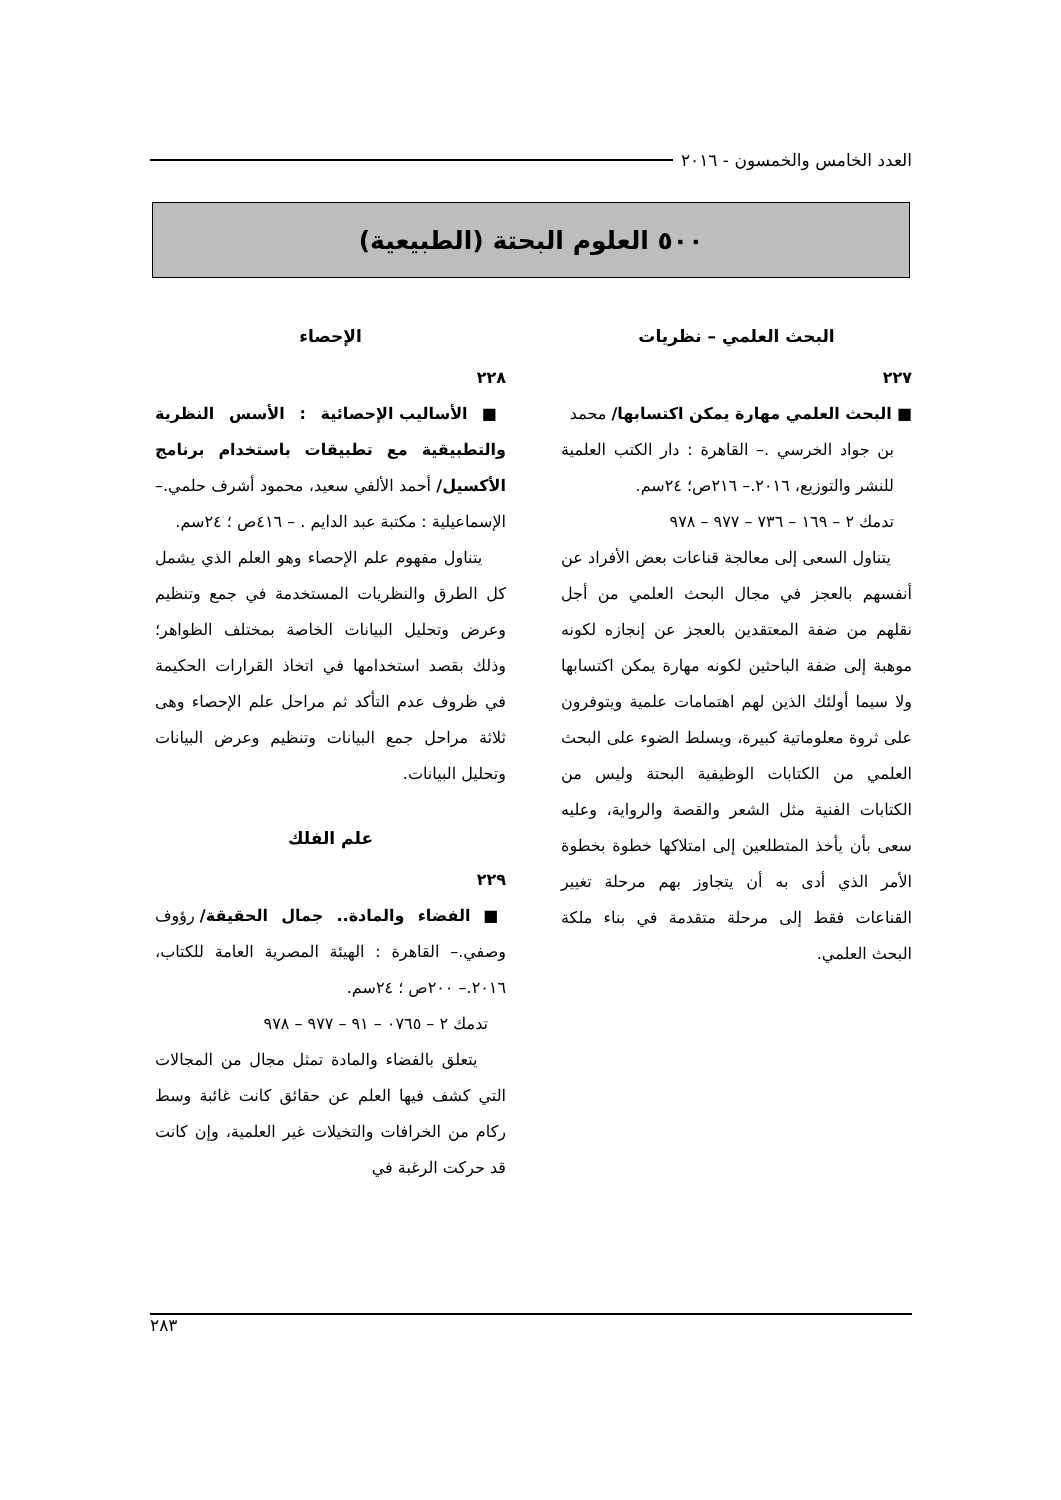العدد الخامس والخمسون - ٢٠١٦
٥٠٠ العلوم البحتة (الطبيعية)
البحث العلمي – نظريات
٢٢٧
■ البحث العلمي مهارة يمكن اكتسابها/ محمد
بن جواد الخرسي .– القاهرة : دار الكتب العلمية للنشر والتوزيع، ٢٠١٦.– ٢١٦ص؛ ٢٤سم.
تدمك ٢ – ١٦٩ – ٧٣٦ – ٩٧٧ – ٩٧٨
يتناول السعى إلى معالجة قناعات بعض الأفراد عن أنفسهم بالعجز في مجال البحث العلمي من أجل نقلهم من ضفة المعتقدين بالعجز عن إنجازه لكونه موهبة إلى ضفة الباحثين لكونه مهارة يمكن اكتسابها ولا سيما أولئك الذين لهم اهتمامات علمية ويتوفرون على ثروة معلوماتية كبيرة، ويسلط الضوء على البحث العلمي من الكتابات الوظيفية البحتة وليس من الكتابات الفنية مثل الشعر والقصة والرواية، وعليه سعى بأن يأخذ المتطلعين إلى امتلاكها خطوة بخطوة الأمر الذي أدى به أن يتجاوز بهم مرحلة تغيير القناعات فقط إلى مرحلة متقدمة في بناء ملكة البحث العلمي.
الإحصاء
٢٢٨
■ الأساليب الإحصائية : الأسس النظرية والتطبيقية مع تطبيقات باستخدام برنامج الأكسيل/ أحمد الألفي سعيد، محمود أشرف حلمي.– الإسماعيلية : مكتبة عبد الدايم . – ٤١٦ص ؛ ٢٤سم.
يتناول مفهوم علم الإحصاء وهو العلم الذي يشمل كل الطرق والنظريات المستخدمة في جمع وتنظيم وعرض وتحليل البيانات الخاصة بمختلف الظواهر؛ وذلك بقصد استخدامها في اتخاذ القرارات الحكيمة في ظروف عدم التأكد ثم مراحل علم الإحصاء وهى ثلاثة مراحل جمع البيانات وتنظيم وعرض البيانات وتحليل البيانات.
علم الفلك
٢٢٩
■ الفضاء والمادة.. جمال الحقيقة/ رؤوف وصفي.– القاهرة : الهيئة المصرية العامة للكتاب، ٢٠١٦.– ٢٠٠ص ؛ ٢٤سم.
تدمك ٢ – ٠٧٦٥ – ٩١ – ٩٧٧ – ٩٧٨
يتعلق بالفضاء والمادة تمثل مجال من المجالات التي كشف فيها العلم عن حقائق كانت غائبة وسط ركام من الخرافات والتخيلات غير العلمية، وإن كانت قد حركت الرغبة في
٢٨٣